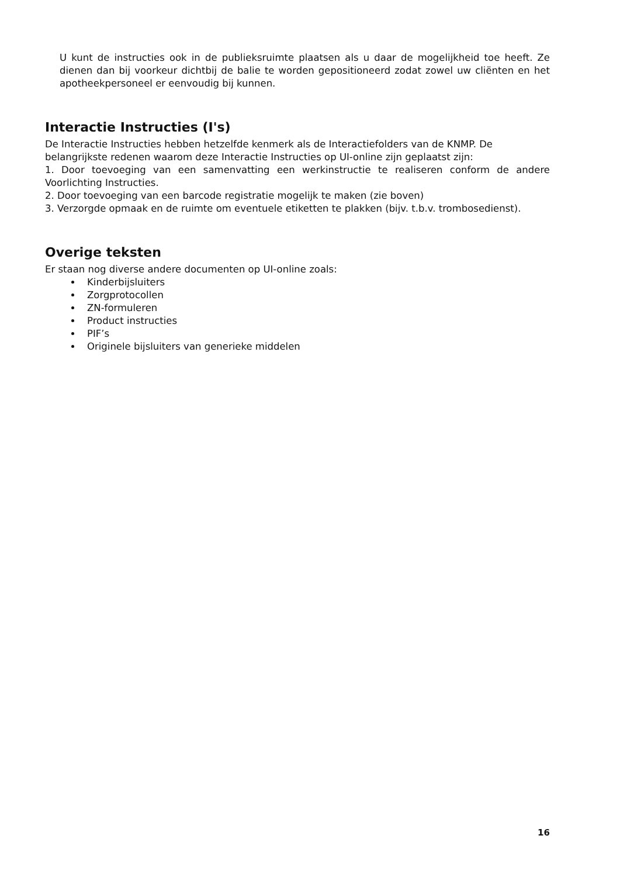U kunt de instructies ook in de publieksruimte plaatsen als u daar de mogelijkheid toe heeft. Ze dienen dan bij voorkeur dichtbij de balie te worden gepositioneerd zodat zowel uw cliënten en het apotheekpersoneel er eenvoudig bij kunnen.
Interactie Instructies (I's)
De Interactie Instructies hebben hetzelfde kenmerk als de Interactiefolders van de KNMP. De belangrijkste redenen waarom deze Interactie Instructies op UI-online zijn geplaatst zijn:
1. Door toevoeging van een samenvatting een werkinstructie te realiseren conform de andere Voorlichting Instructies.
2. Door toevoeging van een barcode registratie mogelijk te maken (zie boven)
3. Verzorgde opmaak en de ruimte om eventuele etiketten te plakken (bijv. t.b.v. trombosedienst).
Overige teksten
Er staan nog diverse andere documenten op UI-online zoals:
Kinderbijsluiters
Zorgprotocollen
ZN-formuleren
Product instructies
PIF’s
Originele bijsluiters van generieke middelen
16